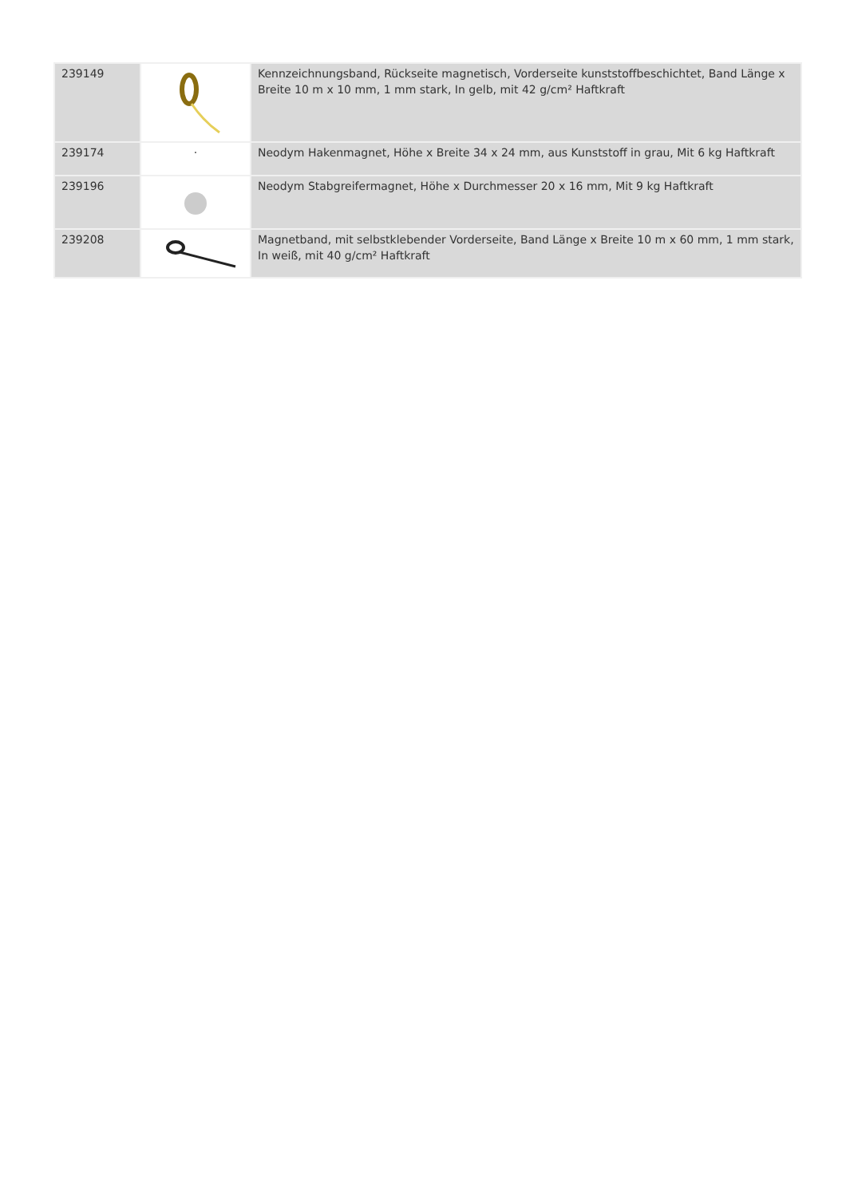| 239149 | | Kennzeichnungsband, Rückseite magnetisch, Vorderseite kunststoffbeschichtet, Band Länge x Breite 10 m x 10 mm, 1 mm stark, In gelb, mit 42 g/cm² Haftkraft |
| 239174 | · | Neodym Hakenmagnet, Höhe x Breite 34 x 24 mm, aus Kunststoff in grau, Mit 6 kg Haftkraft |
| 239196 | | Neodym Stabgreifermagnet, Höhe x Durchmesser 20 x 16 mm, Mit 9 kg Haftkraft |
| 239208 | | Magnetband, mit selbstklebender Vorderseite, Band Länge x Breite 10 m x 60 mm, 1 mm stark, In weiß, mit 40 g/cm² Haftkraft |